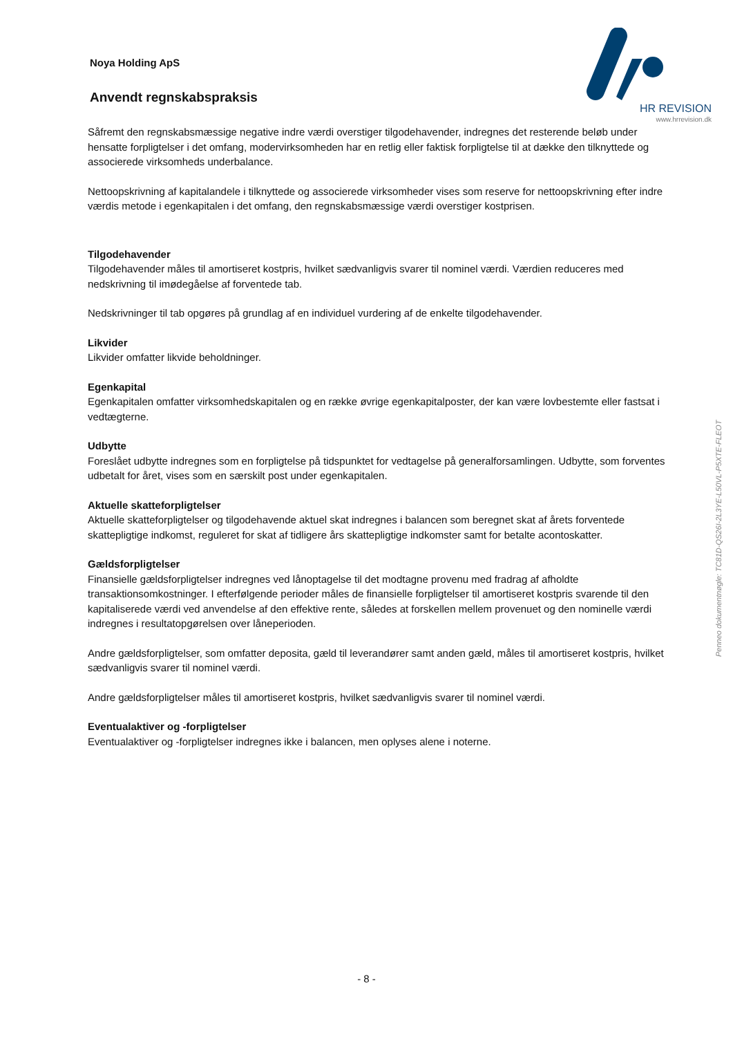Noya Holding ApS
Anvendt regnskabspraksis
HR REVISION
www.hrrevision.dk
Såfremt den regnskabsmæssige negative indre værdi overstiger tilgodehavender, indregnes det resterende beløb under hensatte forpligtelser i det omfang, modervirksomheden har en retlig eller faktisk forpligtelse til at dække den tilknyttede og associerede virksomheds underbalance.
Nettoopskrivning af kapitalandele i tilknyttede og associerede virksomheder vises som reserve for nettoopskrivning efter indre værdis metode i egenkapitalen i det omfang, den regnskabsmæssige værdi overstiger kostprisen.
Tilgodehavender
Tilgodehavender måles til amortiseret kostpris, hvilket sædvanligvis svarer til nominel værdi. Værdien reduceres med nedskrivning til imødegåelse af forventede tab.
Nedskrivninger til tab opgøres på grundlag af en individuel vurdering af de enkelte tilgodehavender.
Likvider
Likvider omfatter likvide beholdninger.
Egenkapital
Egenkapitalen omfatter virksomhedskapitalen og en række øvrige egenkapitalposter, der kan være lovbestemte eller fastsat i vedtægterne.
Udbytte
Foreslået udbytte indregnes som en forpligtelse på tidspunktet for vedtagelse på generalforsamlingen. Udbytte, som forventes udbetalt for året, vises som en særskilt post under egenkapitalen.
Aktuelle skatteforpligtelser
Aktuelle skatteforpligtelser og tilgodehavende aktuel skat indregnes i balancen som beregnet skat af årets forventede skattepligtige indkomst, reguleret for skat af tidligere års skattepligtige indkomster samt for betalte acontoskatter.
Gældsforpligtelser
Finansielle gældsforpligtelser indregnes ved lånoptagelse til det modtagne provenu med fradrag af afholdte transaktionsomkostninger. I efterfølgende perioder måles de finansielle forpligtelser til amortiseret kostpris svarende til den kapitaliserede værdi ved anvendelse af den effektive rente, således at forskellen mellem provenuet og den nominelle værdi indregnes i resultatopgørelsen over låneperioden.
Andre gældsforpligtelser, som omfatter deposita, gæld til leverandører samt anden gæld, måles til amortiseret kostpris, hvilket sædvanligvis svarer til nominel værdi.
Andre gældsforpligtelser måles til amortiseret kostpris, hvilket sædvanligvis svarer til nominel værdi.
Eventualaktiver og -forpligtelser
Eventualaktiver og -forpligtelser indregnes ikke i balancen, men oplyses alene i noterne.
Penneo dokumentnøgle: TC81D-QS26I-2L3YE-L50VL-P5XTE-FLEOT
- 8 -